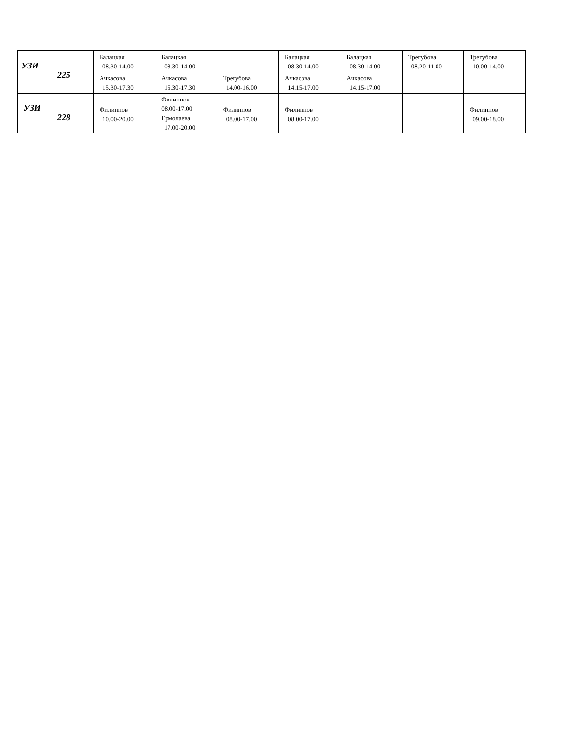| УЗИ 225 | Балацкая 08.30-14.00 | Балацкая 08.30-14.00 | | Балацкая 08.30-14.00 | Балацкая 08.30-14.00 | Трегубова 08.20-11.00 | Трегубова 10.00-14.00 |
| | Ачкасова 15.30-17.30 | Ачкасова 15.30-17.30 | Трегубова 14.00-16.00 | Ачкасова 14.15-17.00 | Ачкасова 14.15-17.00 | | |
| УЗИ 228 | Филиппов 10.00-20.00 | Филиппов 08.00-17.00 Ермолаева 17.00-20.00 | Филиппов 08.00-17.00 | Филиппов 08.00-17.00 | | | Филиппов 09.00-18.00 |